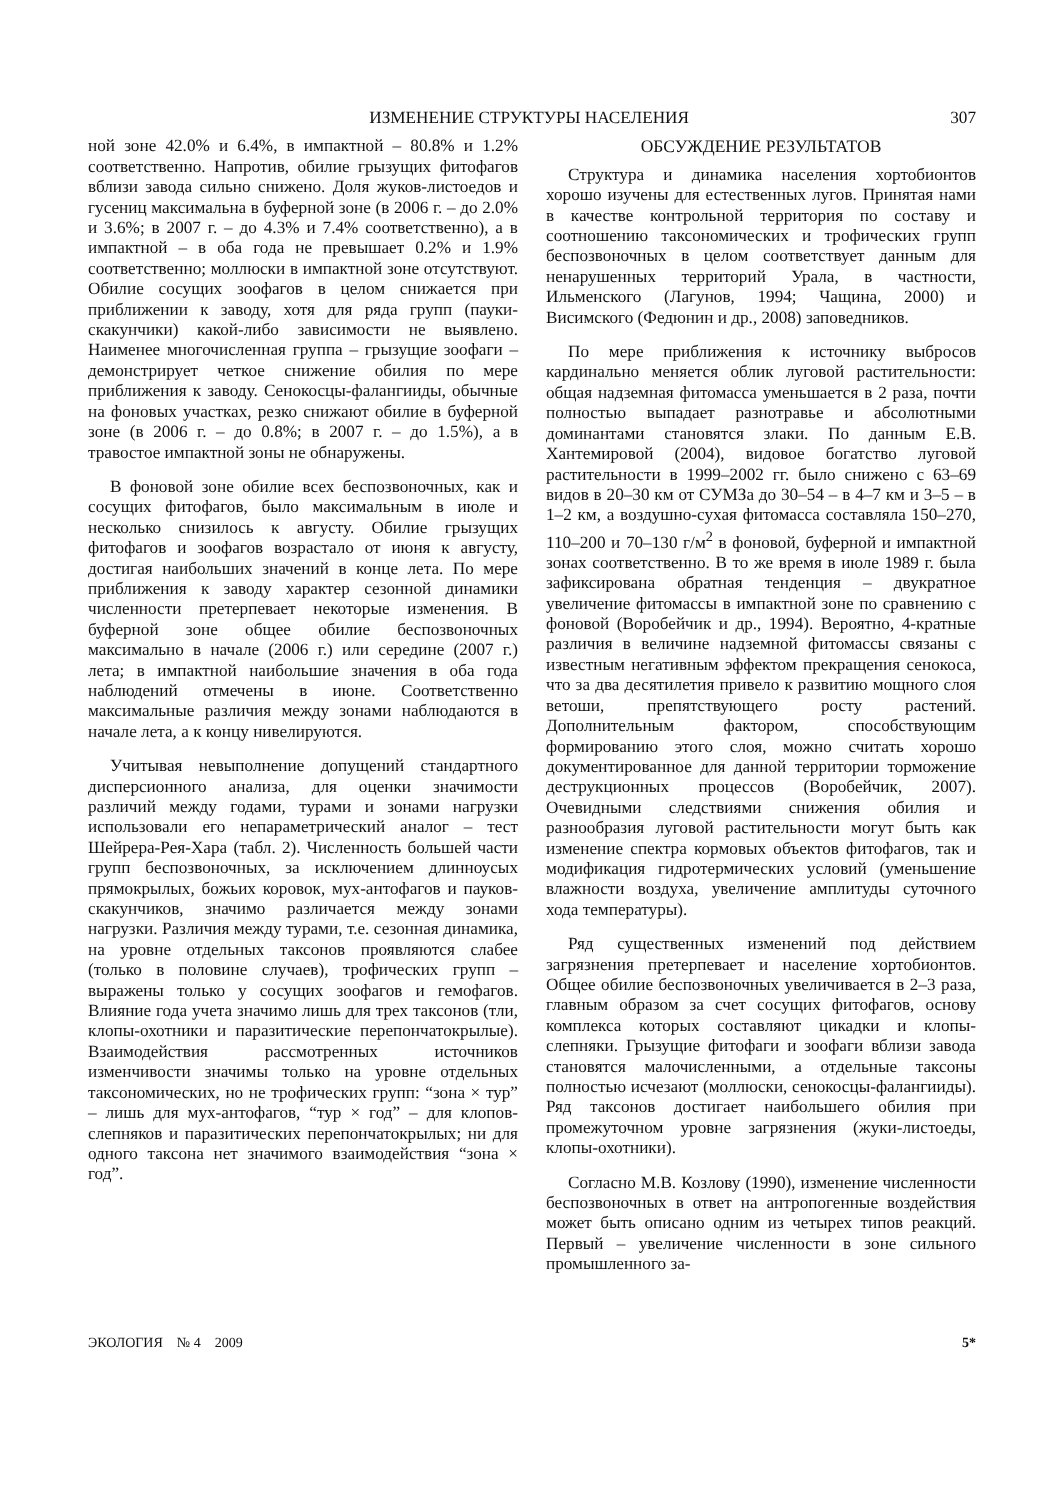ИЗМЕНЕНИЕ СТРУКТУРЫ НАСЕЛЕНИЯ 307
ной зоне 42.0% и 6.4%, в импактной – 80.8% и 1.2% соответственно. Напротив, обилие грызущих фитофагов вблизи завода сильно снижено. Доля жуков-листоедов и гусениц максимальна в буферной зоне (в 2006 г. – до 2.0% и 3.6%; в 2007 г. – до 4.3% и 7.4% соответственно), а в импактной – в оба года не превышает 0.2% и 1.9% соответственно; моллюски в импактной зоне отсутствуют. Обилие сосущих зоофагов в целом снижается при приближении к заводу, хотя для ряда групп (пауки-скакунчики) какой-либо зависимости не выявлено. Наименее многочисленная группа – грызущие зоофаги – демонстрирует четкое снижение обилия по мере приближения к заводу. Сенокосцы-фалангииды, обычные на фоновых участках, резко снижают обилие в буферной зоне (в 2006 г. – до 0.8%; в 2007 г. – до 1.5%), а в травостое импактной зоны не обнаружены.
В фоновой зоне обилие всех беспозвоночных, как и сосущих фитофагов, было максимальным в июле и несколько снизилось к августу. Обилие грызущих фитофагов и зоофагов возрастало от июня к августу, достигая наибольших значений в конце лета. По мере приближения к заводу характер сезонной динамики численности претерпевает некоторые изменения. В буферной зоне общее обилие беспозвоночных максимально в начале (2006 г.) или середине (2007 г.) лета; в импактной наибольшие значения в оба года наблюдений отмечены в июне. Соответственно максимальные различия между зонами наблюдаются в начале лета, а к концу нивелируются.
Учитывая невыполнение допущений стандартного дисперсионного анализа, для оценки значимости различий между годами, турами и зонами нагрузки использовали его непараметрический аналог – тест Шейрера-Рея-Хара (табл. 2). Численность большей части групп беспозвоночных, за исключением длинноусых прямокрылых, божьих коровок, мух-антофагов и пауков-скакунчиков, значимо различается между зонами нагрузки. Различия между турами, т.е. сезонная динамика, на уровне отдельных таксонов проявляются слабее (только в половине случаев), трофических групп – выражены только у сосущих зоофагов и гемофагов. Влияние года учета значимо лишь для трех таксонов (тли, клопы-охотники и паразитические перепончатокрылые). Взаимодействия рассмотренных источников изменчивости значимы только на уровне отдельных таксономических, но не трофических групп: “зона × тур” – лишь для мух-антофагов, “тур × год” – для клопов-слепняков и паразитических перепончатокрылых; ни для одного таксона нет значимого взаимодействия “зона × год”.
ОБСУЖДЕНИЕ РЕЗУЛЬТАТОВ
Структура и динамика населения хортобионтов хорошо изучены для естественных лугов. Принятая нами в качестве контрольной территория по составу и соотношению таксономических и трофических групп беспозвоночных в целом соответствует данным для ненарушенных территорий Урала, в частности, Ильменского (Лагунов, 1994; Чащина, 2000) и Висимского (Федюнин и др., 2008) заповедников.
По мере приближения к источнику выбросов кардинально меняется облик луговой растительности: общая надземная фитомасса уменьшается в 2 раза, почти полностью выпадает разнотравье и абсолютными доминантами становятся злаки. По данным Е.В. Хантемировой (2004), видовое богатство луговой растительности в 1999–2002 гг. было снижено с 63–69 видов в 20–30 км от СУМЗа до 30–54 – в 4–7 км и 3–5 – в 1–2 км, а воздушно-сухая фитомасса составляла 150–270, 110–200 и 70–130 г/м<sup>2</sup> в фоновой, буферной и импактной зонах соответственно. В то же время в июле 1989 г. была зафиксирована обратная тенденция – двукратное увеличение фитомассы в импактной зоне по сравнению с фоновой (Воробейчик и др., 1994). Вероятно, 4-кратные различия в величине надземной фитомассы связаны с известным негативным эффектом прекращения сенокоса, что за два десятилетия привело к развитию мощного слоя ветоши, препятствующего росту растений. Дополнительным фактором, способствующим формированию этого слоя, можно считать хорошо документированное для данной территории торможение деструкционных процессов (Воробейчик, 2007). Очевидными следствиями снижения обилия и разнообразия луговой растительности могут быть как изменение спектра кормовых объектов фитофагов, так и модификация гидротермических условий (уменьшение влажности воздуха, увеличение амплитуды суточного хода температуры).
Ряд существенных изменений под действием загрязнения претерпевает и население хортобионтов. Общее обилие беспозвоночных увеличивается в 2–3 раза, главным образом за счет сосущих фитофагов, основу комплекса которых составляют цикадки и клопы-слепняки. Грызущие фитофаги и зоофаги вблизи завода становятся малочисленными, а отдельные таксоны полностью исчезают (моллюски, сенокосцы-фалангииды). Ряд таксонов достигает наибольшего обилия при промежуточном уровне загрязнения (жуки-листоеды, клопы-охотники).
Согласно М.В. Козлову (1990), изменение численности беспозвоночных в ответ на антропогенные воздействия может быть описано одним из четырех типов реакций. Первый – увеличение численности в зоне сильного промышленного за-
ЭКОЛОГИЯ № 4 2009 5*